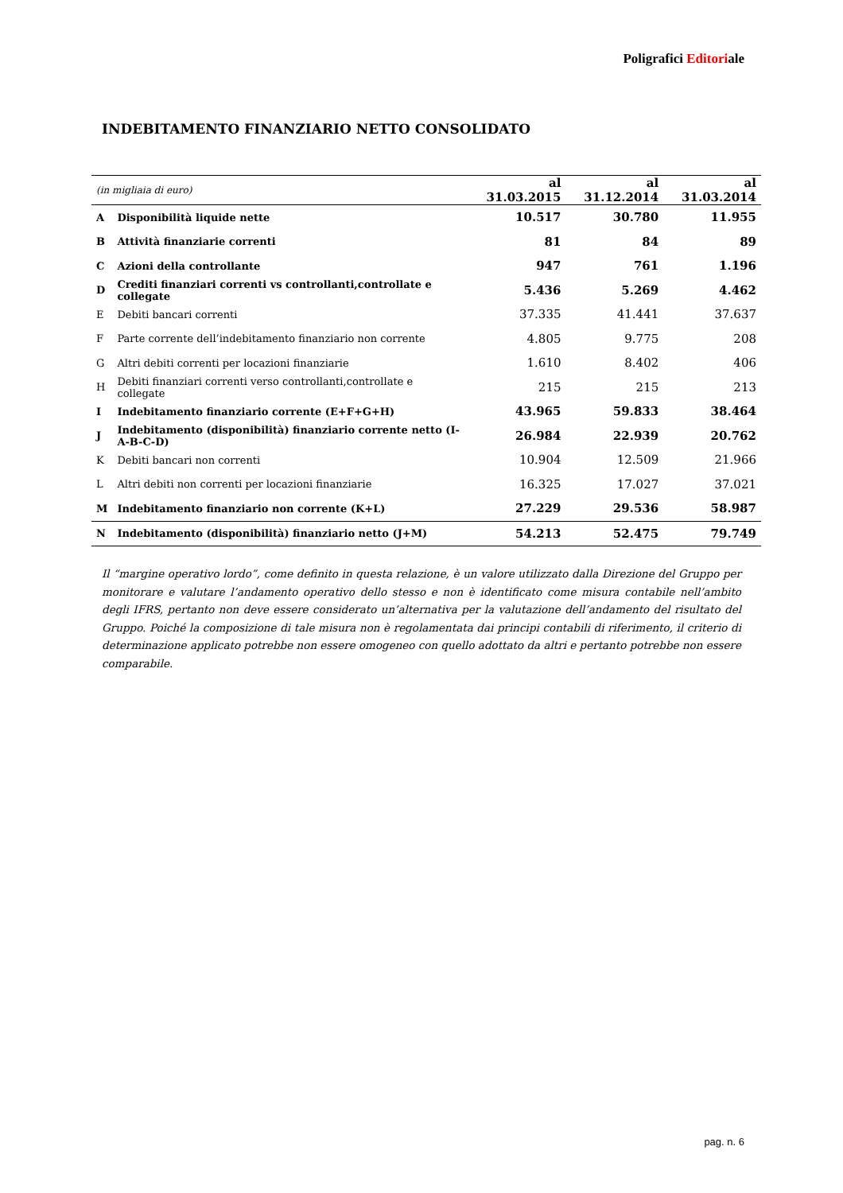Poligrafici Editoriale
INDEBITAMENTO FINANZIARIO NETTO CONSOLIDATO
| (in migliaia di euro) | | al 31.03.2015 | al 31.12.2014 | al 31.03.2014 |
| --- | --- | --- | --- | --- |
| A | Disponibilità liquide nette | 10.517 | 30.780 | 11.955 |
| B | Attività finanziarie correnti | 81 | 84 | 89 |
| C | Azioni della controllante | 947 | 761 | 1.196 |
| D | Crediti finanziari correnti vs controllanti,controllate e collegate | 5.436 | 5.269 | 4.462 |
| E | Debiti bancari correnti | 37.335 | 41.441 | 37.637 |
| F | Parte corrente dell’indebitamento finanziario non corrente | 4.805 | 9.775 | 208 |
| G | Altri debiti correnti per locazioni finanziarie | 1.610 | 8.402 | 406 |
| H | Debiti finanziari correnti verso controllanti,controllate e collegate | 215 | 215 | 213 |
| I | Indebitamento finanziario corrente (E+F+G+H) | 43.965 | 59.833 | 38.464 |
| J | Indebitamento (disponibilità) finanziario corrente netto (I-A-B-C-D) | 26.984 | 22.939 | 20.762 |
| K | Debiti bancari non correnti | 10.904 | 12.509 | 21.966 |
| L | Altri debiti non correnti per locazioni finanziarie | 16.325 | 17.027 | 37.021 |
| M | Indebitamento finanziario non corrente (K+L) | 27.229 | 29.536 | 58.987 |
| N | Indebitamento (disponibilità) finanziario netto (J+M) | 54.213 | 52.475 | 79.749 |
Il “margine operativo lordo”, come definito in questa relazione, è un valore utilizzato dalla Direzione del Gruppo per monitorare e valutare l’andamento operativo dello stesso e non è identificato come misura contabile nell’ambito degli IFRS, pertanto non deve essere considerato un’alternativa per la valutazione dell’andamento del risultato del Gruppo. Poiché la composizione di tale misura non è regolamentata dai principi contabili di riferimento, il criterio di determinazione applicato potrebbe non essere omogeneo con quello adottato da altri e pertanto potrebbe non essere comparabile.
pag. n. 6